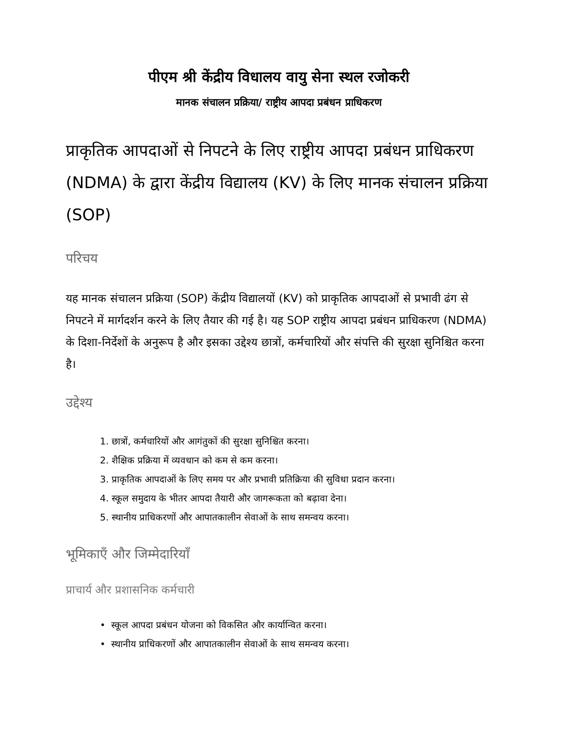पीएम श्री केंद्रीय विधालय वायु सेना स्थल रजोकरी
मानक संचालन प्रक्रिया/ राष्ट्रीय आपदा प्रबंधन प्राधिकरण
प्राकृतिक आपदाओं से निपटने के लिए राष्ट्रीय आपदा प्रबंधन प्राधिकरण (NDMA) के द्वारा केंद्रीय विद्यालय (KV) के लिए मानक संचालन प्रक्रिया (SOP)
परिचय
यह मानक संचालन प्रक्रिया (SOP) केंद्रीय विद्यालयों (KV) को प्राकृतिक आपदाओं से प्रभावी ढंग से निपटने में मार्गदर्शन करने के लिए तैयार की गई है। यह SOP राष्ट्रीय आपदा प्रबंधन प्राधिकरण (NDMA) के दिशा-निर्देशों के अनुरूप है और इसका उद्देश्य छात्रों, कर्मचारियों और संपत्ति की सुरक्षा सुनिश्चित करना है।
उद्देश्य
1. छात्रों, कर्मचारियों और आगंतुकों की सुरक्षा सुनिश्चित करना।
2. शैक्षिक प्रक्रिया में व्यवधान को कम से कम करना।
3. प्राकृतिक आपदाओं के लिए समय पर और प्रभावी प्रतिक्रिया की सुविधा प्रदान करना।
4. स्कूल समुदाय के भीतर आपदा तैयारी और जागरूकता को बढ़ावा देना।
5. स्थानीय प्राधिकरणों और आपातकालीन सेवाओं के साथ समन्वय करना।
भूमिकाएँ और जिम्मेदारियाँ
प्राचार्य और प्रशासनिक कर्मचारी
• स्कूल आपदा प्रबंधन योजना को विकसित और कार्यान्वित करना।
• स्थानीय प्राधिकरणों और आपातकालीन सेवाओं के साथ समन्वय करना।